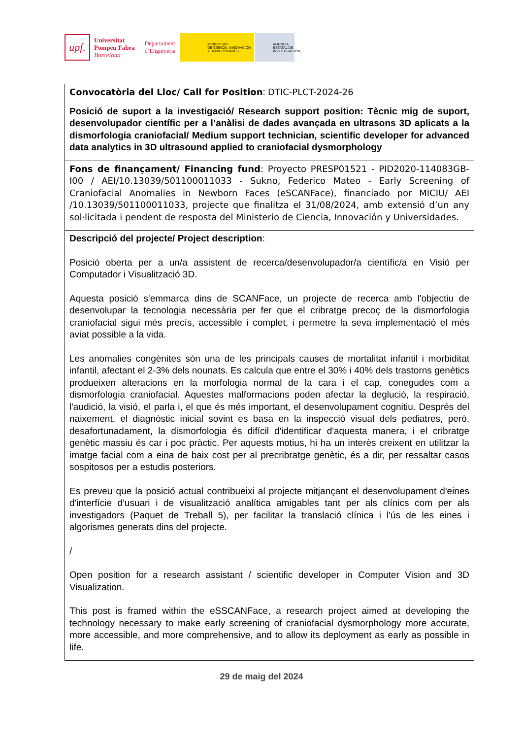upf.
Universitat
Pompeu Fabra
Barcelona
Departament
d’Enginyeria
MINISTERIO
DE CIENCIA, INNOVACIÓN
Y UNIVERSIDADES
AGENCIA
ESTATAL DE
INVESTIGACIÓN
| Convocatòria del Lloc/ Call for Position : DTIC-PLCT-2024-26 Posició de suport a la investigació/ Research support position: Tècnic mig de suport, desenvolupador científic per a l’anàlisi de dades avançada en ultrasons 3D aplicats a la dismorfologia craniofacial/ Medium support technician, scientific developer for advanced data analytics in 3D ultrasound applied to craniofacial dysmorphology |
| Fons de finançament/ Financing fund : Proyecto PRESP01521 - PID2020-114083GB-I00 / AEI/10.13039/501100011033 - Sukno, Federico Mateo - Early Screening of Craniofacial Anomalies in Newborn Faces (eSCANFace), financiado por MICIU/ AEI /10.13039/501100011033, projecte que finalitza el 31/08/2024, amb extensió d’un any sol·licitada i pendent de resposta del Ministerio de Ciencia, Innovación y Universidades. |
| Descripció del projecte/ Project description : Posició oberta per a un/a assistent de recerca/desenvolupador/a científic/a en Visió per Computador i Visualització 3D. Aquesta posició s'emmarca dins de SCANFace, un projecte de recerca amb l'objectiu de desenvolupar la tecnologia necessària per fer que el cribratge precoç de la dismorfologia craniofacial sigui més precís, accessible i complet, i permetre la seva implementació el més aviat possible a la vida. Les anomalies congènites són una de les principals causes de mortalitat infantil i morbiditat infantil, afectant el 2-3% dels nounats. Es calcula que entre el 30% i 40% dels trastorns genètics produeixen alteracions en la morfologia normal de la cara i el cap, conegudes com a dismorfologia craniofacial. Aquestes malformacions poden afectar la deglució, la respiració, l'audició, la visió, el parla i, el que és més important, el desenvolupament cognitiu. Després del naixement, el diagnòstic inicial sovint es basa en la inspecció visual dels pediatres, però, desafortunadament, la dismorfologia és difícil d'identificar d'aquesta manera, i el cribratge genètic massiu és car i poc pràctic. Per aquests motius, hi ha un interès creixent en utilitzar la imatge facial com a eina de baix cost per al precribratge genètic, és a dir, per ressaltar casos sospitosos per a estudis posteriors. Es preveu que la posició actual contribueixi al projecte mitjançant el desenvolupament d'eines d'interfície d'usuari i de visualització analítica amigables tant per als clínics com per als investigadors (Paquet de Treball 5), per facilitar la translació clínica i l'ús de les eines i algorismes generats dins del projecte. / Open position for a research assistant / scientific developer in Computer Vision and 3D Visualization. This post is framed within the eSSCANFace, a research project aimed at developing the technology necessary to make early screening of craniofacial dysmorphology more accurate, more accessible, and more comprehensive, and to allow its deployment as early as possible in life. |
29 de maig del 2024